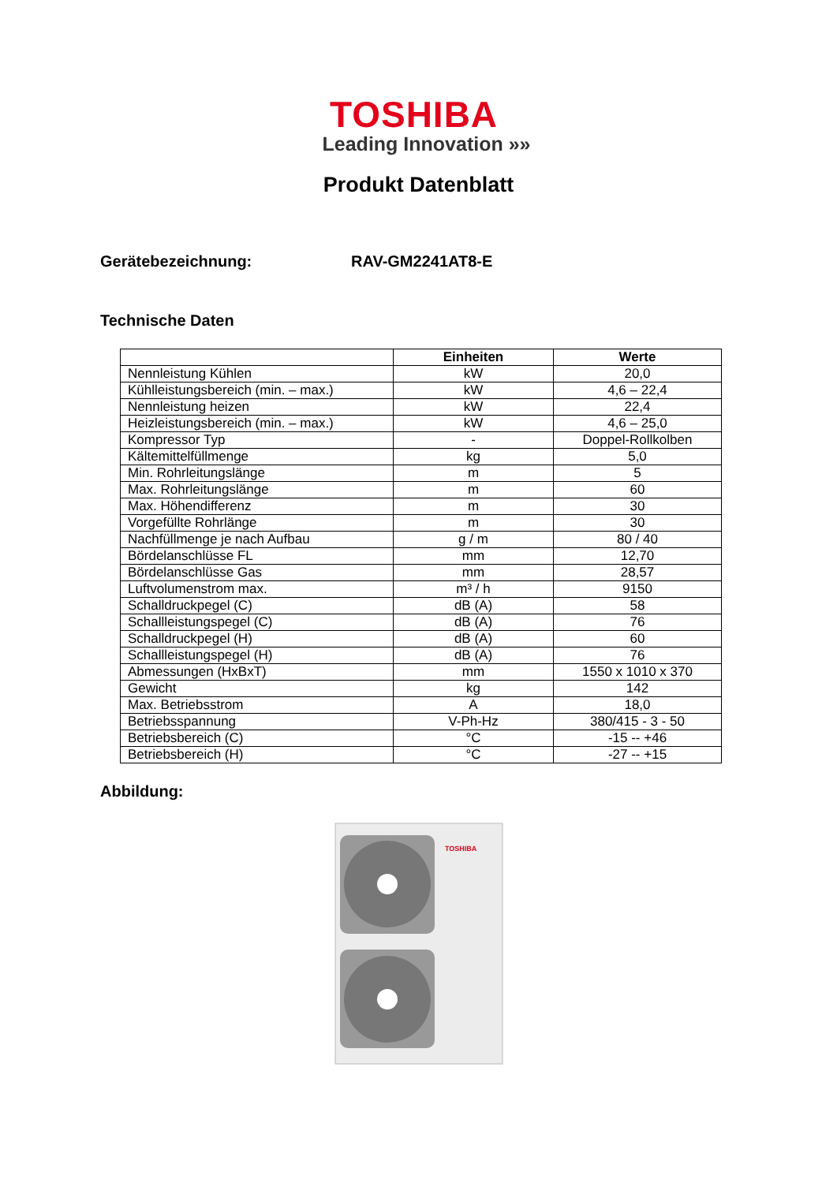TOSHIBA
Leading Innovation »»
Produkt Datenblatt
Gerätebezeichnung: RAV-GM2241AT8-E
Technische Daten
| | Einheiten | Werte |
| --- | --- | --- |
| Nennleistung Kühlen | kW | 20,0 |
| Kühlleistungsbereich (min. – max.) | kW | 4,6 – 22,4 |
| Nennleistung heizen | kW | 22,4 |
| Heizleistungsbereich (min. – max.) | kW | 4,6 – 25,0 |
| Kompressor Typ | - | Doppel-Rollkolben |
| Kältemittelfüllmenge | kg | 5,0 |
| Min. Rohrleitungslänge | m | 5 |
| Max. Rohrleitungslänge | m | 60 |
| Max. Höhendifferenz | m | 30 |
| Vorgefüllte Rohrlänge | m | 30 |
| Nachfüllmenge je nach Aufbau | g / m | 80 / 40 |
| Bördelanschlüsse FL | mm | 12,70 |
| Bördelanschlüsse Gas | mm | 28,57 |
| Luftvolumenstrom max. | m³ / h | 9150 |
| Schalldruckpegel (C) | dB (A) | 58 |
| Schallleistungspegel (C) | dB (A) | 76 |
| Schalldruckpegel (H) | dB (A) | 60 |
| Schallleistungspegel (H) | dB (A) | 76 |
| Abmessungen (HxBxT) | mm | 1550 x 1010 x 370 |
| Gewicht | kg | 142 |
| Max. Betriebsstrom | A | 18,0 |
| Betriebsspannung | V-Ph-Hz | 380/415 - 3 - 50 |
| Betriebsbereich (C) | °C | -15 -- +46 |
| Betriebsbereich (H) | °C | -27 -- +15 |
Abbildung:
TOSHIBA